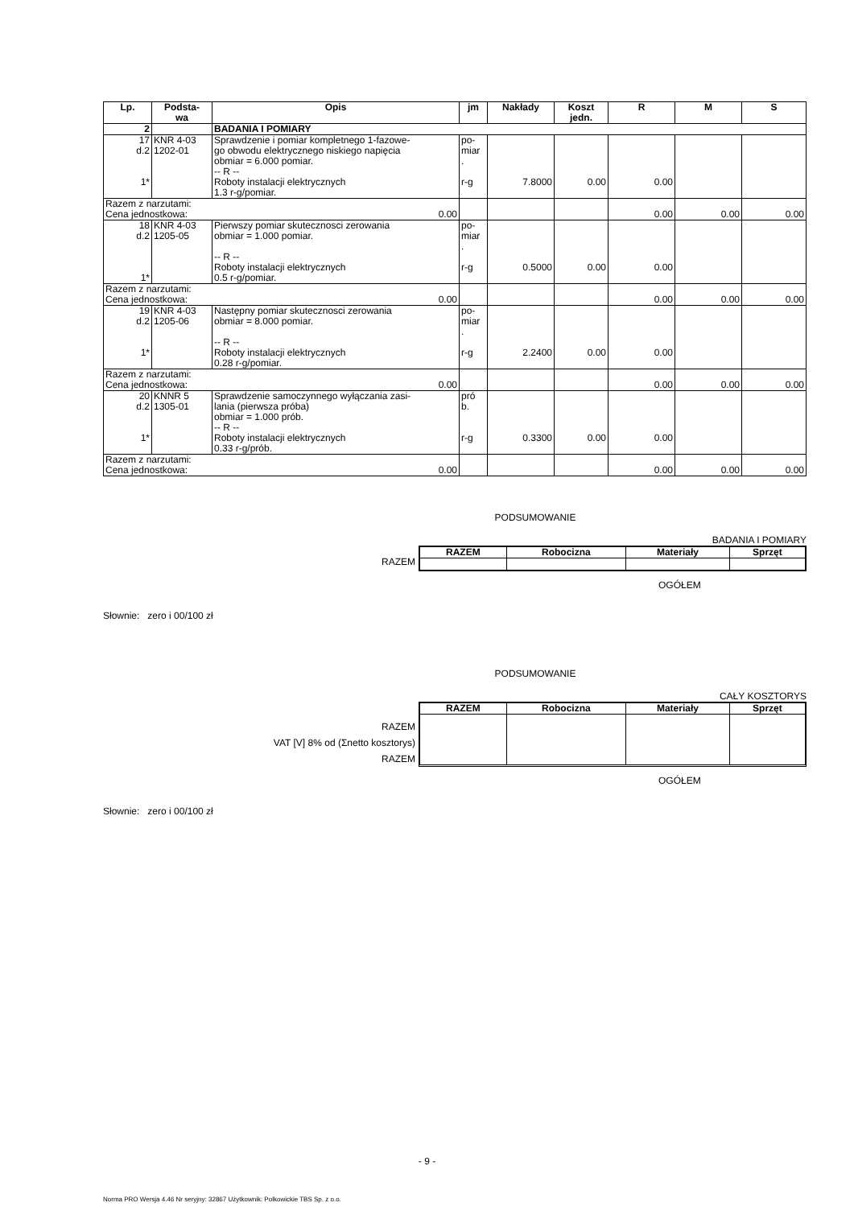| Lp. | Podsta- wa | Opis | jm | Nakłady | Koszt jedn. | R | M | S |
| --- | --- | --- | --- | --- | --- | --- | --- | --- |
| 2 | | BADANIA I POMIARY | | | | | | |
| 17 d.2 1* | KNR 4-03 1202-01 | Sprawdzenie i pomiar kompletnego 1-fazowe- go obwodu elektrycznego niskiego napięcia obmiar = 6.000 pomiar. -- R -- Roboty instalacji elektrycznych 1.3 r-g/pomiar. | po- miar . r-g | 7.8000 | 0.00 | 0.00 | | |
| Razem z narzutami: 0.00 Cena jednostkowa: | | | | | | 0.00 | 0.00 | 0.00 |
| 18 d.2 1* | KNR 4-03 1205-05 | Pierwszy pomiar skutecznosci zerowania obmiar = 1.000 pomiar. -- R -- Roboty instalacji elektrycznych 0.5 r-g/pomiar. | po- miar . r-g | 0.5000 | 0.00 | 0.00 | | |
| Razem z narzutami: 0.00 Cena jednostkowa: | | | | | | 0.00 | 0.00 | 0.00 |
| 19 d.2 1* | KNR 4-03 1205-06 | Następny pomiar skutecznosci zerowania obmiar = 8.000 pomiar. -- R -- Roboty instalacji elektrycznych 0.28 r-g/pomiar. | po- miar . r-g | 2.2400 | 0.00 | 0.00 | | |
| Razem z narzutami: 0.00 Cena jednostkowa: | | | | | | 0.00 | 0.00 | 0.00 |
| 20 d.2 1* | KNNR 5 1305-01 | Sprawdzenie samoczynnego wyłączania zasi- lania (pierwsza próba) obmiar = 1.000 prób. -- R -- Roboty instalacji elektrycznych 0.33 r-g/prób. | pró b. r-g | 0.3300 | 0.00 | 0.00 | | |
| Razem z narzutami: 0.00 Cena jednostkowa: | | | | | | 0.00 | 0.00 | 0.00 |
PODSUMOWANIE
BADANIA I POMIARY
| RAZEM | / RAZEM / Robocizna / Materiały / Sprzęt / / --- / --- / --- / --- / |
OGÓŁEM
Słownie: zero i 00/100 zł
PODSUMOWANIE
CAŁY KOSZTORYS
| RAZEM VAT [V] 8% od (Σnetto kosztorys) RAZEM | / RAZEM / Robocizna / Materiały / Sprzęt / / --- / --- / --- / --- / |
OGÓŁEM
Słownie: zero i 00/100 zł
- 9 -
Norma PRO Wersja 4.46 Nr seryjny: 32867 Użytkownik: Polkowickie TBS Sp. z o.o.